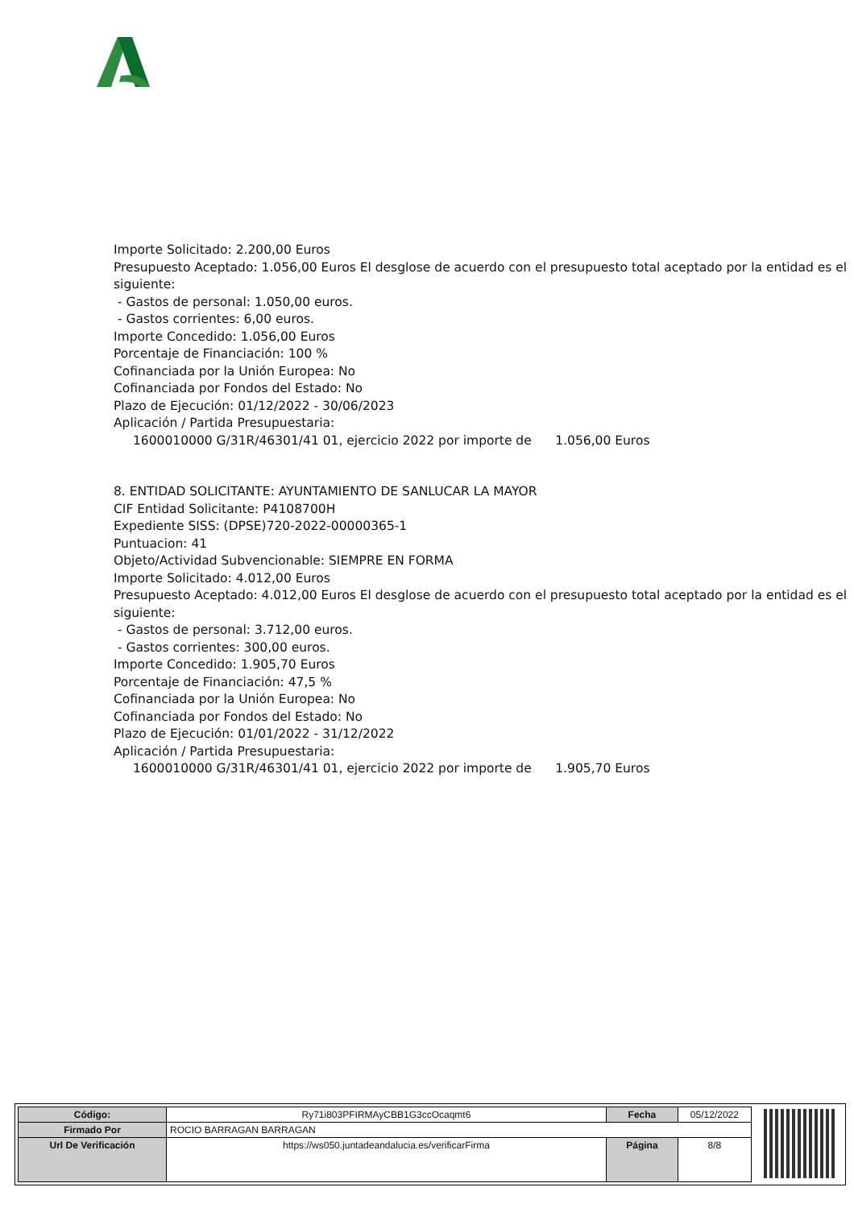Importe Solicitado: 2.200,00 Euros
Presupuesto Aceptado: 1.056,00 Euros El desglose de acuerdo con el presupuesto total aceptado por la entidad es el siguiente:
- Gastos de personal: 1.050,00 euros.
- Gastos corrientes: 6,00 euros.
Importe Concedido: 1.056,00 Euros
Porcentaje de Financiación: 100 %
Cofinanciada por la Unión Europea: No
Cofinanciada por Fondos del Estado: No
Plazo de Ejecución: 01/12/2022 - 30/06/2023
Aplicación / Partida Presupuestaria:
1600010000 G/31R/46301/41 01, ejercicio 2022 por importe de 1.056,00 Euros
8. ENTIDAD SOLICITANTE: AYUNTAMIENTO DE SANLUCAR LA MAYOR
CIF Entidad Solicitante: P4108700H
Expediente SISS: (DPSE)720-2022-00000365-1
Puntuacion: 41
Objeto/Actividad Subvencionable: SIEMPRE EN FORMA
Importe Solicitado: 4.012,00 Euros
Presupuesto Aceptado: 4.012,00 Euros El desglose de acuerdo con el presupuesto total aceptado por la entidad es el siguiente:
- Gastos de personal: 3.712,00 euros.
- Gastos corrientes: 300,00 euros.
Importe Concedido: 1.905,70 Euros
Porcentaje de Financiación: 47,5 %
Cofinanciada por la Unión Europea: No
Cofinanciada por Fondos del Estado: No
Plazo de Ejecución: 01/01/2022 - 31/12/2022
Aplicación / Partida Presupuestaria:
1600010000 G/31R/46301/41 01, ejercicio 2022 por importe de 1.905,70 Euros
| Código: | Ry71i803PFIRMAyCBB1G3ccOcaqmt6 | Fecha | 05/12/2022 |
| Firmado Por | ROCIO BARRAGAN BARRAGAN | | |
| Url De Verificación | https://ws050.juntadeandalucia.es/verificarFirma | Página | 8/8 |